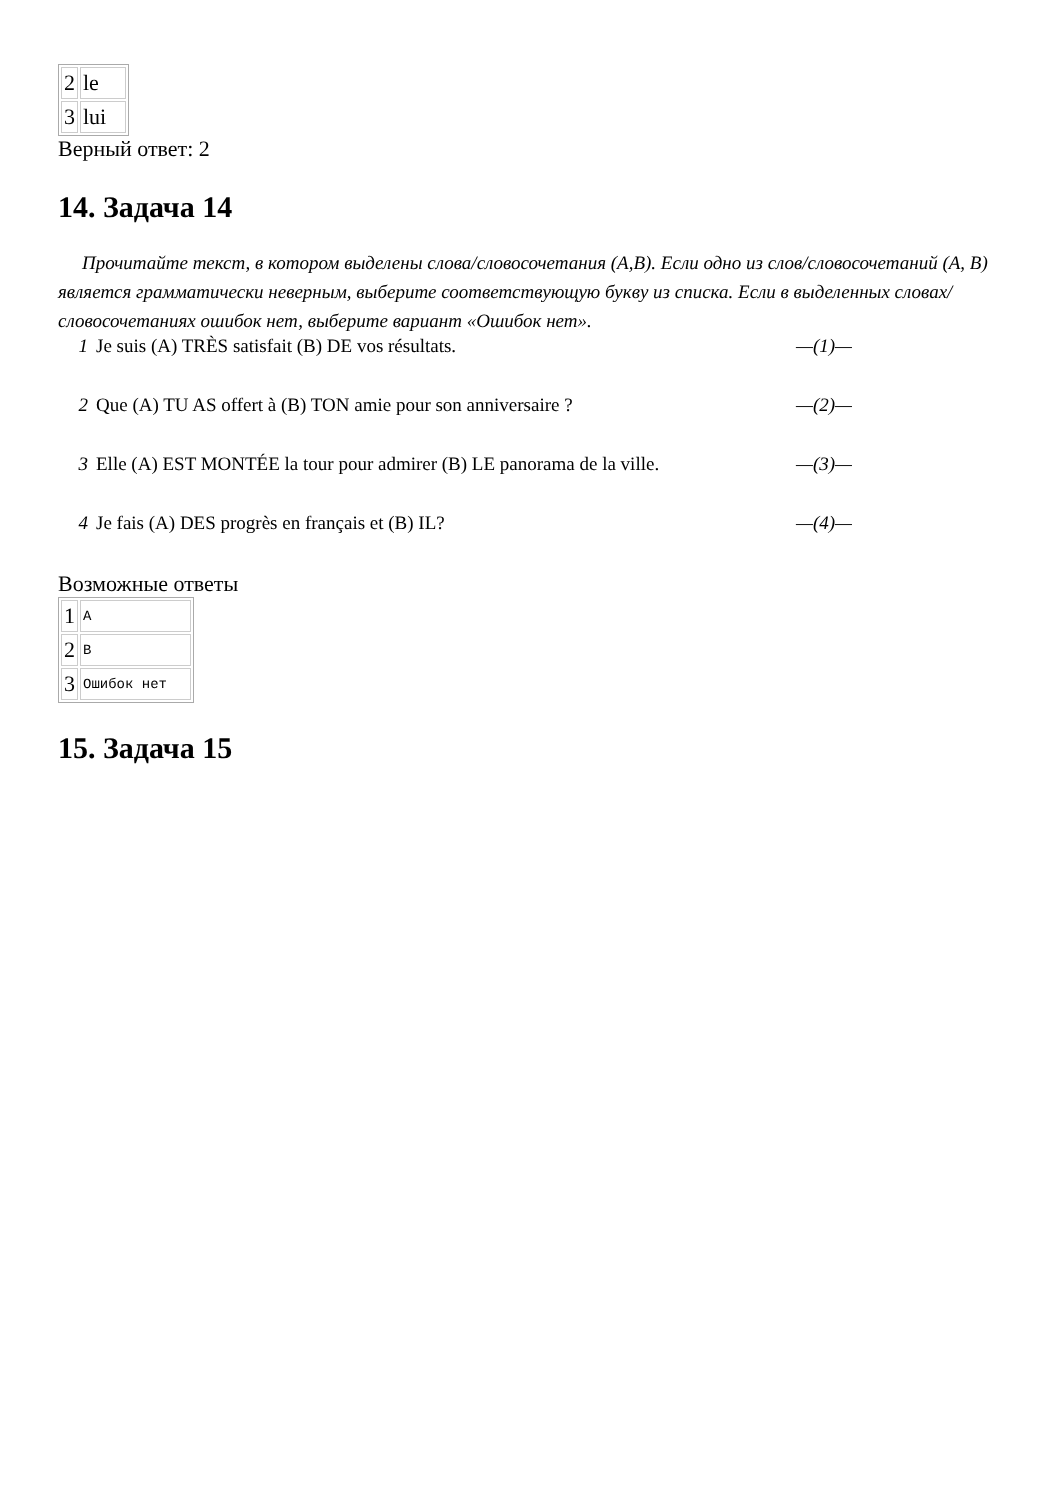| 2 | le |
| 3 | lui |
Верный ответ: 2
14. Задача 14
Прочитайте текст, в котором выделены слова/словосочетания (A,B). Если одно из слов/словосочетаний (A, B) является грамматически неверным, выберите соответствующую букву из списка. Если в выделенных словах/словосочетаниях ошибок нет, выберите вариант «Ошибок нет».
1 Je suis (A) TRÈS satisfait (B) DE vos résultats. —(1)—
2 Que (A) TU AS offert à (B) TON amie pour son anniversaire ? —(2)—
3 Elle (A) EST MONTÉE la tour pour admirer (B) LE panorama de la ville. —(3)—
4 Je fais (A) DES progrès en français et (B) IL? —(4)—
Возможные ответы
| 1 | A |
| 2 | B |
| 3 | Ошибок нет |
15. Задача 15